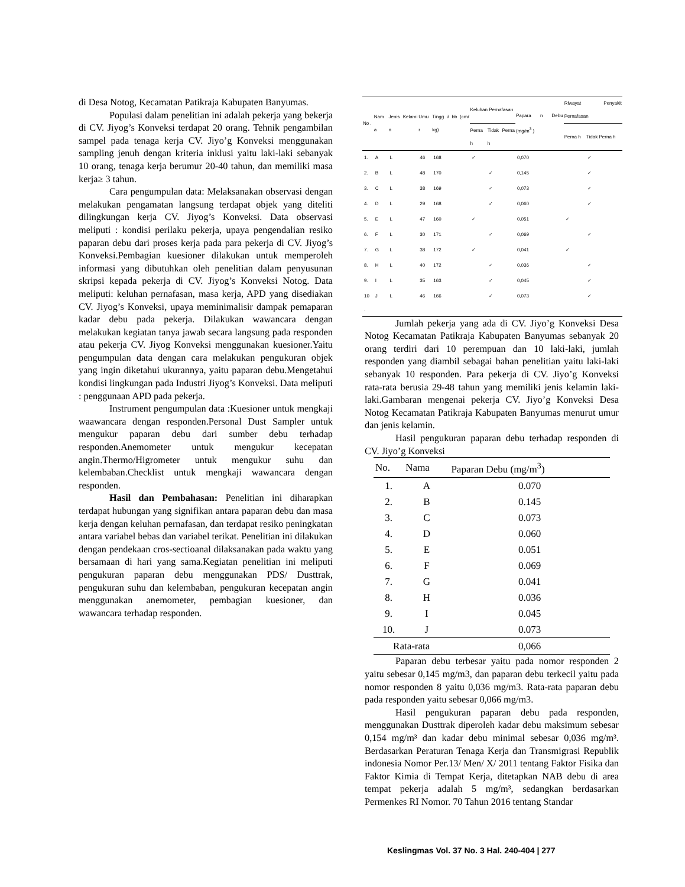di Desa Notog, Kecamatan Patikraja Kabupaten Banyumas.
Populasi dalam penelitian ini adalah pekerja yang bekerja di CV. Jiyog’s Konveksi terdapat 20 orang. Tehnik pengambilan sampel pada tenaga kerja CV. Jiyo’g Konveksi menggunakan sampling jenuh dengan kriteria inklusi yaitu laki-laki sebanyak 10 orang, tenaga kerja berumur 20-40 tahun, dan memiliki masa kerja≥ 3 tahun.
Cara pengumpulan data: Melaksanakan observasi dengan melakukan pengamatan langsung terdapat objek yang diteliti dilingkungan kerja CV. Jiyog’s Konveksi. Data observasi meliputi : kondisi perilaku pekerja, upaya pengendalian resiko paparan debu dari proses kerja pada para pekerja di CV. Jiyog’s Konveksi.Pembagian kuesioner dilakukan untuk memperoleh informasi yang dibutuhkan oleh penelitian dalam penyusunan skripsi kepada pekerja di CV. Jiyog’s Konveksi Notog. Data meliputi: keluhan pernafasan, masa kerja, APD yang disediakan CV. Jiyog’s Konveksi, upaya meminimalisir dampak pemaparan kadar debu pada pekerja. Dilakukan wawancara dengan melakukan kegiatan tanya jawab secara langsung pada responden atau pekerja CV. Jiyog Konveksi menggunakan kuesioner.Yaitu pengumpulan data dengan cara melakukan pengukuran objek yang ingin diketahui ukurannya, yaitu paparan debu.Mengetahui kondisi lingkungan pada Industri Jiyog’s Konveksi. Data meliputi : penggunaan APD pada pekerja.
Instrument pengumpulan data :Kuesioner untuk mengkaji waawancara dengan responden.Personal Dust Sampler untuk mengukur paparan debu dari sumber debu terhadap responden.Anemometer untuk mengukur kecepatan angin.Thermo/Higrometer untuk mengukur suhu dan kelembaban.Checklist untuk mengkaji wawancara dengan responden.
Hasil dan Pembahasan: Penelitian ini diharapkan terdapat hubungan yang signifikan antara paparan debu dan masa kerja dengan keluhan pernafasan, dan terdapat resiko peningkatan antara variabel bebas dan variabel terikat. Penelitian ini dilakukan dengan pendekaan cros-sectioanal dilaksanakan pada waktu yang bersamaan di hari yang sama.Kegiatan penelitian ini meliputi pengukuran paparan debu menggunakan PDS/ Dusttrak, pengukuran suhu dan kelembaban, pengukuran kecepatan angin menggunakan anemometer, pembagian kuesioner, dan wawancara terhadap responden.
| No . | Nam a | Jenis Kelami n | Umu r | Tingg i/ bb (cm/ kg) | Keluhan Pernafasan | | Papara n Debu (mg/m<sup>3</sup> ) | Riwayat Penyakit Pernafasan | |
| --- | --- | --- | --- | --- | --- | --- | --- | --- | --- |
| | | | | | Perna h | Tidak Perna h | | Perna h | Tidak Perna h |
| 1. | A | L | 46 | 168 | ✓ | | 0,070 | | ✓ |
| 2. | B | L | 48 | 170 | | ✓ | 0,145 | | ✓ |
| 3. | C | L | 38 | 169 | | ✓ | 0,073 | | ✓ |
| 4. | D | L | 29 | 168 | | ✓ | 0,060 | | ✓ |
| 5. | E | L | 47 | 160 | ✓ | | 0,051 | ✓ | |
| 6. | F | L | 30 | 171 | | ✓ | 0,069 | | ✓ |
| 7. | G | L | 38 | 172 | ✓ | | 0,041 | ✓ | |
| 8. | H | L | 40 | 172 | | ✓ | 0,036 | | ✓ |
| 9. | I | L | 35 | 163 | | ✓ | 0,045 | | ✓ |
| 10 . | J | L | 46 | 166 | | ✓ | 0,073 | | ✓ |
Jumlah pekerja yang ada di CV. Jiyo’g Konveksi Desa Notog Kecamatan Patikraja Kabupaten Banyumas sebanyak 20 orang terdiri dari 10 perempuan dan 10 laki-laki, jumlah responden yang diambil sebagai bahan penelitian yaitu laki-laki sebanyak 10 responden. Para pekerja di CV. Jiyo’g Konveksi rata-rata berusia 29-48 tahun yang memiliki jenis kelamin laki-laki.Gambaran mengenai pekerja CV. Jiyo’g Konveksi Desa Notog Kecamatan Patikraja Kabupaten Banyumas menurut umur dan jenis kelamin.
Hasil pengukuran paparan debu terhadap responden di CV. Jiyo’g Konveksi
| No. | Nama | Paparan Debu (mg/m<sup>3</sup>) |
| --- | --- | --- |
| 1. | A | 0.070 |
| 2. | B | 0.145 |
| 3. | C | 0.073 |
| 4. | D | 0.060 |
| 5. | E | 0.051 |
| 6. | F | 0.069 |
| 7. | G | 0.041 |
| 8. | H | 0.036 |
| 9. | I | 0.045 |
| 10. | J | 0.073 |
| Rata-rata | | 0,066 |
Paparan debu terbesar yaitu pada nomor responden 2 yaitu sebesar 0,145 mg/m3, dan paparan debu terkecil yaitu pada nomor responden 8 yaitu 0,036 mg/m3. Rata-rata paparan debu pada responden yaitu sebesar 0,066 mg/m3.
Hasil pengukuran paparan debu pada responden, menggunakan Dusttrak diperoleh kadar debu maksimum sebesar 0,154 mg/m³ dan kadar debu minimal sebesar 0,036 mg/m³. Berdasarkan Peraturan Tenaga Kerja dan Transmigrasi Republik indonesia Nomor Per.13/ Men/ X/ 2011 tentang Faktor Fisika dan Faktor Kimia di Tempat Kerja, ditetapkan NAB debu di area tempat pekerja adalah 5 mg/m³, sedangkan berdasarkan Permenkes RI Nomor. 70 Tahun 2016 tentang Standar
Keslingmas Vol. 37 No. 3 Hal. 240-404 | 277